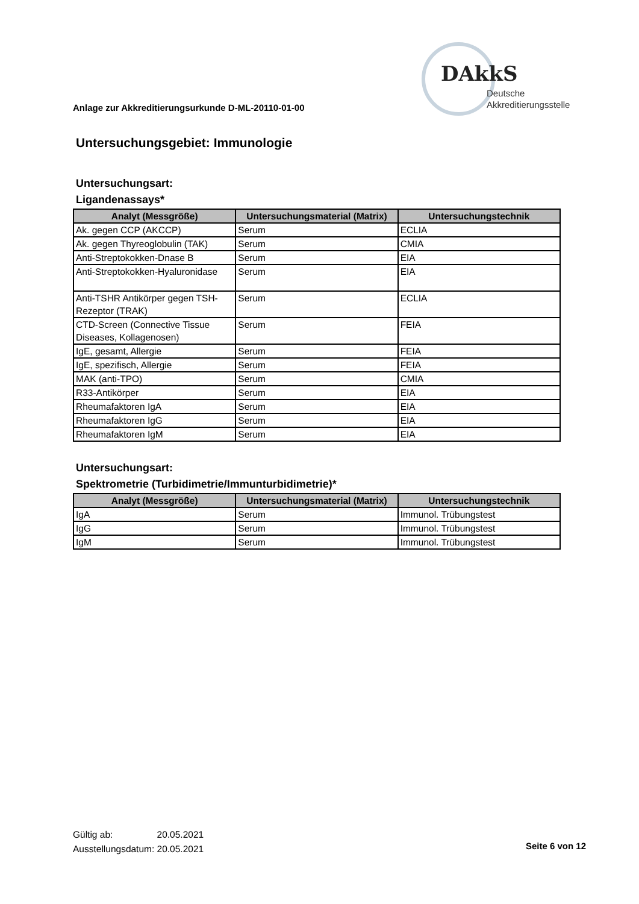DAkkS
Deutsche
Akkreditierungsstelle
Anlage zur Akkreditierungsurkunde D-ML-20110-01-00
Untersuchungsgebiet: Immunologie
Untersuchungsart:
Ligandenassays*
| Analyt (Messgröße) | Untersuchungsmaterial (Matrix) | Untersuchungstechnik |
| --- | --- | --- |
| Ak. gegen CCP (AKCCP) | Serum | ECLIA |
| Ak. gegen Thyreoglobulin (TAK) | Serum | CMIA |
| Anti-Streptokokken-Dnase B | Serum | EIA |
| Anti-Streptokokken-Hyaluronidase | Serum | EIA |
| Anti-TSHR Antikörper gegen TSH-Rezeptor (TRAK) | Serum | ECLIA |
| CTD-Screen (Connective Tissue Diseases, Kollagenosen) | Serum | FEIA |
| IgE, gesamt, Allergie | Serum | FEIA |
| IgE, spezifisch, Allergie | Serum | FEIA |
| MAK (anti-TPO) | Serum | CMIA |
| R33-Antikörper | Serum | EIA |
| Rheumafaktoren IgA | Serum | EIA |
| Rheumafaktoren IgG | Serum | EIA |
| Rheumafaktoren IgM | Serum | EIA |
Untersuchungsart:
Spektrometrie (Turbidimetrie/Immunturbidimetrie)*
| Analyt (Messgröße) | Untersuchungsmaterial (Matrix) | Untersuchungstechnik |
| --- | --- | --- |
| IgA | Serum | Immunol. Trübungstest |
| IgG | Serum | Immunol. Trübungstest |
| IgM | Serum | Immunol. Trübungstest |
Gültig ab: 20.05.2021
Ausstellungsdatum: 20.05.2021
Seite 6 von 12